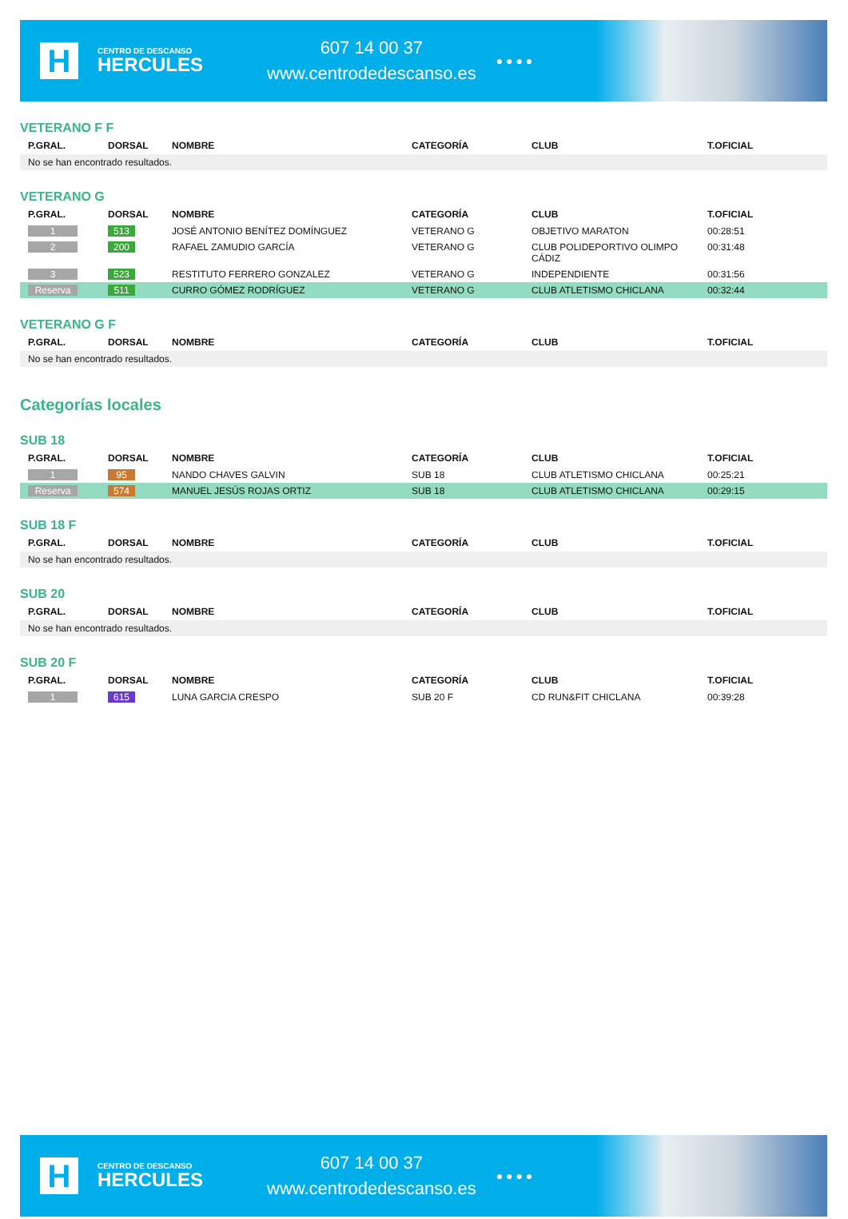H
CENTRO DE DESCANSO
HERCULES
607 14 00 37
www.centrodedescanso.es
● ● ● ●
VETERANO F F
| P.GRAL. | DORSAL | NOMBRE | CATEGORÍA | CLUB | T.OFICIAL |
| --- | --- | --- | --- | --- | --- |
| No se han encontrado resultados. | | | | | |
VETERANO G
| P.GRAL. | DORSAL | NOMBRE | CATEGORÍA | CLUB | T.OFICIAL |
| --- | --- | --- | --- | --- | --- |
| 1 | 513 | JOSÉ ANTONIO BENÍTEZ DOMÍNGUEZ | VETERANO G | OBJETIVO MARATON | 00:28:51 |
| 2 | 200 | RAFAEL ZAMUDIO GARCÍA | VETERANO G | CLUB POLIDEPORTIVO OLIMPO CÁDIZ | 00:31:48 |
| 3 | 523 | RESTITUTO FERRERO GONZALEZ | VETERANO G | INDEPENDIENTE | 00:31:56 |
| Reserva | 511 | CURRO GÓMEZ RODRÍGUEZ | VETERANO G | CLUB ATLETISMO CHICLANA | 00:32:44 |
VETERANO G F
| P.GRAL. | DORSAL | NOMBRE | CATEGORÍA | CLUB | T.OFICIAL |
| --- | --- | --- | --- | --- | --- |
| No se han encontrado resultados. | | | | | |
Categorías locales
SUB 18
| P.GRAL. | DORSAL | NOMBRE | CATEGORÍA | CLUB | T.OFICIAL |
| --- | --- | --- | --- | --- | --- |
| 1 | 95 | NANDO CHAVES GALVIN | SUB 18 | CLUB ATLETISMO CHICLANA | 00:25:21 |
| Reserva | 574 | MANUEL JESÚS ROJAS ORTIZ | SUB 18 | CLUB ATLETISMO CHICLANA | 00:29:15 |
SUB 18 F
| P.GRAL. | DORSAL | NOMBRE | CATEGORÍA | CLUB | T.OFICIAL |
| --- | --- | --- | --- | --- | --- |
| No se han encontrado resultados. | | | | | |
SUB 20
| P.GRAL. | DORSAL | NOMBRE | CATEGORÍA | CLUB | T.OFICIAL |
| --- | --- | --- | --- | --- | --- |
| No se han encontrado resultados. | | | | | |
SUB 20 F
| P.GRAL. | DORSAL | NOMBRE | CATEGORÍA | CLUB | T.OFICIAL |
| --- | --- | --- | --- | --- | --- |
| 1 | 615 | LUNA GARCIA CRESPO | SUB 20 F | CD RUN&FIT CHICLANA | 00:39:28 |
H
CENTRO DE DESCANSO
HERCULES
607 14 00 37
www.centrodedescanso.es
● ● ● ●